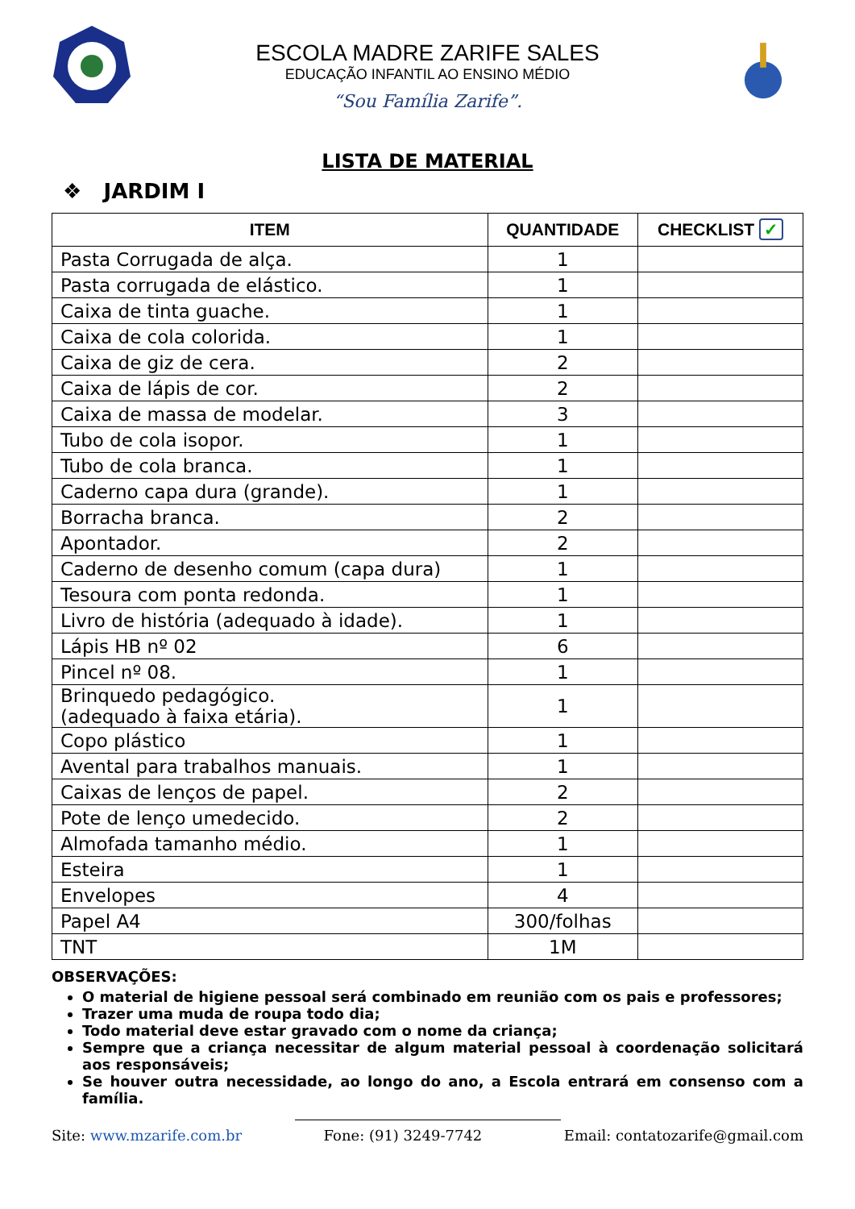ESCOLA MADRE ZARIFE SALES
EDUCAÇÃO INFANTIL AO ENSINO MÉDIO
“Sou Família Zarife”.
LISTA DE MATERIAL
❖ JARDIM I
| ITEM | QUANTIDADE | CHECKLIST ✓ |
| --- | --- | --- |
| Pasta Corrugada de alça. | 1 | |
| Pasta corrugada de elástico. | 1 | |
| Caixa de tinta guache. | 1 | |
| Caixa de cola colorida. | 1 | |
| Caixa de giz de cera. | 2 | |
| Caixa de lápis de cor. | 2 | |
| Caixa de massa de modelar. | 3 | |
| Tubo de cola isopor. | 1 | |
| Tubo de cola branca. | 1 | |
| Caderno capa dura (grande). | 1 | |
| Borracha branca. | 2 | |
| Apontador. | 2 | |
| Caderno de desenho comum (capa dura) | 1 | |
| Tesoura com ponta redonda. | 1 | |
| Livro de história (adequado à idade). | 1 | |
| Lápis HB nº 02 | 6 | |
| Pincel nº 08. | 1 | |
| Brinquedo pedagógico. (adequado à faixa etária). | 1 | |
| Copo plástico | 1 | |
| Avental para trabalhos manuais. | 1 | |
| Caixas de lenços de papel. | 2 | |
| Pote de lenço umedecido. | 2 | |
| Almofada tamanho médio. | 1 | |
| Esteira | 1 | |
| Envelopes | 4 | |
| Papel A4 | 300/folhas | |
| TNT | 1M | |
OBSERVAÇÕES:
O material de higiene pessoal será combinado em reunião com os pais e professores;
Trazer uma muda de roupa todo dia;
Todo material deve estar gravado com o nome da criança;
Sempre que a criança necessitar de algum material pessoal à coordenação solicitará aos responsáveis;
Se houver outra necessidade, ao longo do ano, a Escola entrará em consenso com a família.
Site: www.mzarife.com.br Fone: (91) 3249-7742 Email: contatozarife@gmail.com